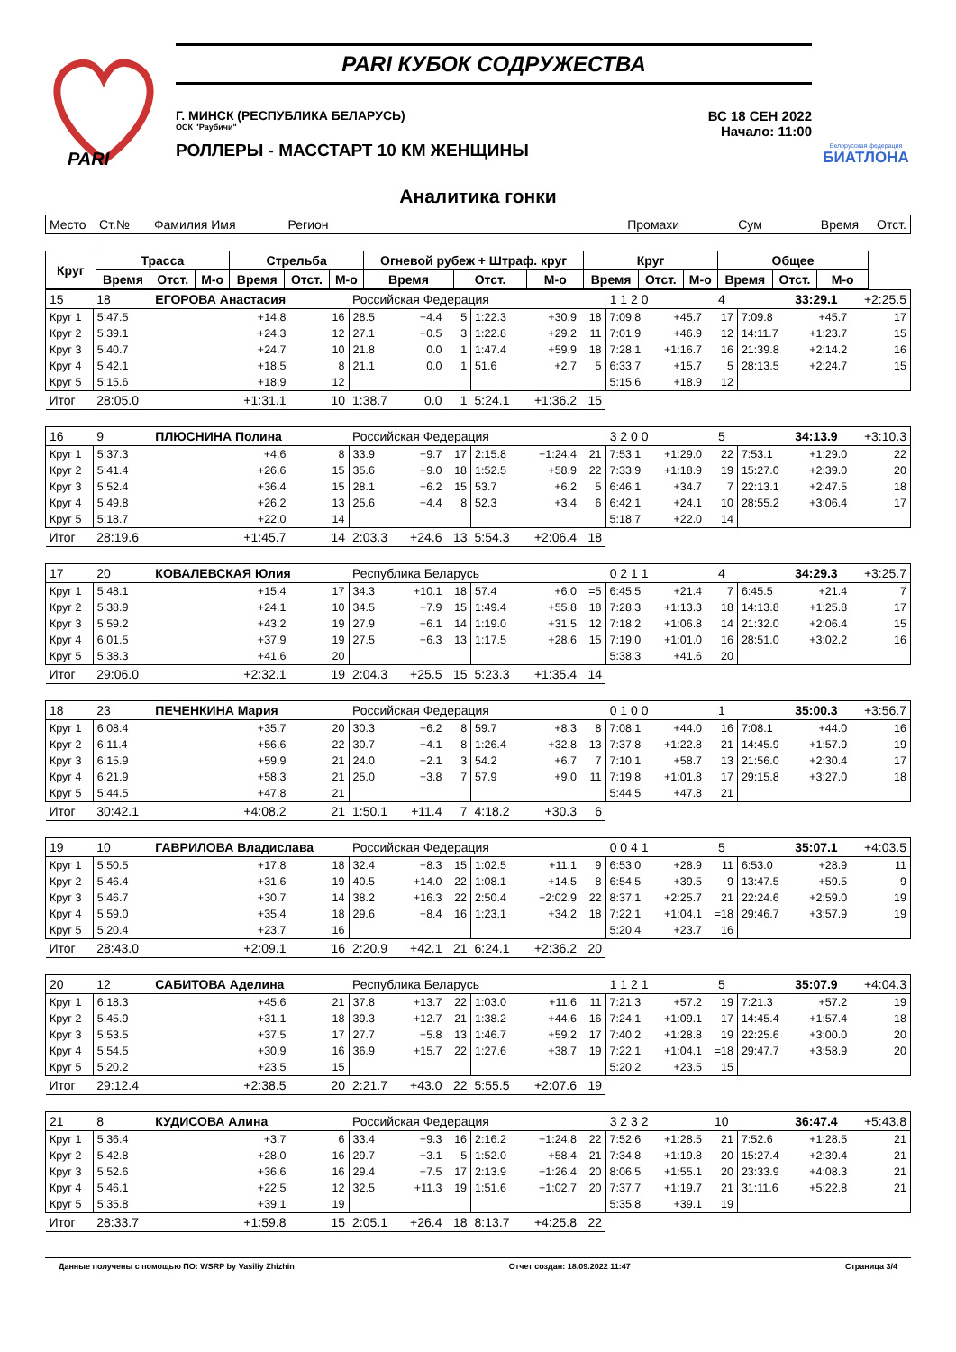PARI
PARI КУБОК СОДРУЖЕСТВА
Г. МИНСК (РЕСПУБЛИКА БЕЛАРУСЬ)
ОСК "Раубичи"
РОЛЛЕРЫ - МАССТАРТ 10 КМ ЖЕНЩИНЫ
ВС 18 СЕН 2022
Начало: 11:00
Белорусская федерация
БИАТЛОНА
Аналитика гонки
| Место | Ст.№ | Фамилия Имя | | | Регион | | | | Промахи | | | Сум | | | Время | Отст. |
| Круг | Трасса | | | Стрельба | | | Огневой рубеж + Штраф. круг | | | Круг | | | Общее | | | |
| | Время | Отст. | М-о | Время | Отст. | М-о | Время | Отст. | М-о | Время | Отст. | М-о | Время | Отст. | М-о | |
| 15 | 18 | ЕГОРОВА Анастасия | | Российская Федерация | | | | 1 1 2 0 | | | 4 | | | 33:29.1 | +2:25.5 |
| Круг 1 | 5:47.5 | +14.8 | 16 | 28.5 | +4.4 | 5 | 1:22.3 | +30.9 | 18 | 7:09.8 | +45.7 | 17 | 7:09.8 | +45.7 | 17 |
| Круг 2 | 5:39.1 | +24.3 | 12 | 27.1 | +0.5 | 3 | 1:22.8 | +29.2 | 11 | 7:01.9 | +46.9 | 12 | 14:11.7 | +1:23.7 | 15 |
| Круг 3 | 5:40.7 | +24.7 | 10 | 21.8 | 0.0 | 1 | 1:47.4 | +59.9 | 18 | 7:28.1 | +1:16.7 | 16 | 21:39.8 | +2:14.2 | 16 |
| Круг 4 | 5:42.1 | +18.5 | 8 | 21.1 | 0.0 | 1 | 51.6 | +2.7 | 5 | 6:33.7 | +15.7 | 5 | 28:13.5 | +2:24.7 | 15 |
| Круг 5 | 5:15.6 | +18.9 | 12 | | | | | | | 5:15.6 | +18.9 | 12 | | | |
| Итог | 28:05.0 | +1:31.1 | 10 | 1:38.7 | 0.0 | 1 | 5:24.1 | +1:36.2 | 15 | | | | | | |
| 16 | 9 | ПЛЮСНИНА Полина | | Российская Федерация | | | | 3 2 0 0 | | | 5 | | | 34:13.9 | +3:10.3 |
| Круг 1 | 5:37.3 | +4.6 | 8 | 33.9 | +9.7 | 17 | 2:15.8 | +1:24.4 | 21 | 7:53.1 | +1:29.0 | 22 | 7:53.1 | +1:29.0 | 22 |
| Круг 2 | 5:41.4 | +26.6 | 15 | 35.6 | +9.0 | 18 | 1:52.5 | +58.9 | 22 | 7:33.9 | +1:18.9 | 19 | 15:27.0 | +2:39.0 | 20 |
| Круг 3 | 5:52.4 | +36.4 | 15 | 28.1 | +6.2 | 15 | 53.7 | +6.2 | 5 | 6:46.1 | +34.7 | 7 | 22:13.1 | +2:47.5 | 18 |
| Круг 4 | 5:49.8 | +26.2 | 13 | 25.6 | +4.4 | 8 | 52.3 | +3.4 | 6 | 6:42.1 | +24.1 | 10 | 28:55.2 | +3:06.4 | 17 |
| Круг 5 | 5:18.7 | +22.0 | 14 | | | | | | | 5:18.7 | +22.0 | 14 | | | |
| Итог | 28:19.6 | +1:45.7 | 14 | 2:03.3 | +24.6 | 13 | 5:54.3 | +2:06.4 | 18 | | | | | | |
| 17 | 20 | КОВАЛЕВСКАЯ Юлия | | Республика Беларусь | | | | 0 2 1 1 | | | 4 | | | 34:29.3 | +3:25.7 |
| Круг 1 | 5:48.1 | +15.4 | 17 | 34.3 | +10.1 | 18 | 57.4 | +6.0 | =5 | 6:45.5 | +21.4 | 7 | 6:45.5 | +21.4 | 7 |
| Круг 2 | 5:38.9 | +24.1 | 10 | 34.5 | +7.9 | 15 | 1:49.4 | +55.8 | 18 | 7:28.3 | +1:13.3 | 18 | 14:13.8 | +1:25.8 | 17 |
| Круг 3 | 5:59.2 | +43.2 | 19 | 27.9 | +6.1 | 14 | 1:19.0 | +31.5 | 12 | 7:18.2 | +1:06.8 | 14 | 21:32.0 | +2:06.4 | 15 |
| Круг 4 | 6:01.5 | +37.9 | 19 | 27.5 | +6.3 | 13 | 1:17.5 | +28.6 | 15 | 7:19.0 | +1:01.0 | 16 | 28:51.0 | +3:02.2 | 16 |
| Круг 5 | 5:38.3 | +41.6 | 20 | | | | | | | 5:38.3 | +41.6 | 20 | | | |
| Итог | 29:06.0 | +2:32.1 | 19 | 2:04.3 | +25.5 | 15 | 5:23.3 | +1:35.4 | 14 | | | | | | |
| 18 | 23 | ПЕЧЕНКИНА Мария | | Российская Федерация | | | | 0 1 0 0 | | | 1 | | | 35:00.3 | +3:56.7 |
| Круг 1 | 6:08.4 | +35.7 | 20 | 30.3 | +6.2 | 8 | 59.7 | +8.3 | 8 | 7:08.1 | +44.0 | 16 | 7:08.1 | +44.0 | 16 |
| Круг 2 | 6:11.4 | +56.6 | 22 | 30.7 | +4.1 | 8 | 1:26.4 | +32.8 | 13 | 7:37.8 | +1:22.8 | 21 | 14:45.9 | +1:57.9 | 19 |
| Круг 3 | 6:15.9 | +59.9 | 21 | 24.0 | +2.1 | 3 | 54.2 | +6.7 | 7 | 7:10.1 | +58.7 | 13 | 21:56.0 | +2:30.4 | 17 |
| Круг 4 | 6:21.9 | +58.3 | 21 | 25.0 | +3.8 | 7 | 57.9 | +9.0 | 11 | 7:19.8 | +1:01.8 | 17 | 29:15.8 | +3:27.0 | 18 |
| Круг 5 | 5:44.5 | +47.8 | 21 | | | | | | | 5:44.5 | +47.8 | 21 | | | |
| Итог | 30:42.1 | +4:08.2 | 21 | 1:50.1 | +11.4 | 7 | 4:18.2 | +30.3 | 6 | | | | | | |
| 19 | 10 | ГАВРИЛОВА Владислава | | Российская Федерация | | | | 0 0 4 1 | | | 5 | | | 35:07.1 | +4:03.5 |
| Круг 1 | 5:50.5 | +17.8 | 18 | 32.4 | +8.3 | 15 | 1:02.5 | +11.1 | 9 | 6:53.0 | +28.9 | 11 | 6:53.0 | +28.9 | 11 |
| Круг 2 | 5:46.4 | +31.6 | 19 | 40.5 | +14.0 | 22 | 1:08.1 | +14.5 | 8 | 6:54.5 | +39.5 | 9 | 13:47.5 | +59.5 | 9 |
| Круг 3 | 5:46.7 | +30.7 | 14 | 38.2 | +16.3 | 22 | 2:50.4 | +2:02.9 | 22 | 8:37.1 | +2:25.7 | 21 | 22:24.6 | +2:59.0 | 19 |
| Круг 4 | 5:59.0 | +35.4 | 18 | 29.6 | +8.4 | 16 | 1:23.1 | +34.2 | 18 | 7:22.1 | +1:04.1 | =18 | 29:46.7 | +3:57.9 | 19 |
| Круг 5 | 5:20.4 | +23.7 | 16 | | | | | | | 5:20.4 | +23.7 | 16 | | | |
| Итог | 28:43.0 | +2:09.1 | 16 | 2:20.9 | +42.1 | 21 | 6:24.1 | +2:36.2 | 20 | | | | | | |
| 20 | 12 | САБИТОВА Аделина | | Республика Беларусь | | | | 1 1 2 1 | | | 5 | | | 35:07.9 | +4:04.3 |
| Круг 1 | 6:18.3 | +45.6 | 21 | 37.8 | +13.7 | 22 | 1:03.0 | +11.6 | 11 | 7:21.3 | +57.2 | 19 | 7:21.3 | +57.2 | 19 |
| Круг 2 | 5:45.9 | +31.1 | 18 | 39.3 | +12.7 | 21 | 1:38.2 | +44.6 | 16 | 7:24.1 | +1:09.1 | 17 | 14:45.4 | +1:57.4 | 18 |
| Круг 3 | 5:53.5 | +37.5 | 17 | 27.7 | +5.8 | 13 | 1:46.7 | +59.2 | 17 | 7:40.2 | +1:28.8 | 19 | 22:25.6 | +3:00.0 | 20 |
| Круг 4 | 5:54.5 | +30.9 | 16 | 36.9 | +15.7 | 22 | 1:27.6 | +38.7 | 19 | 7:22.1 | +1:04.1 | =18 | 29:47.7 | +3:58.9 | 20 |
| Круг 5 | 5:20.2 | +23.5 | 15 | | | | | | | 5:20.2 | +23.5 | 15 | | | |
| Итог | 29:12.4 | +2:38.5 | 20 | 2:21.7 | +43.0 | 22 | 5:55.5 | +2:07.6 | 19 | | | | | | |
| 21 | 8 | КУДИСОВА Алина | | Российская Федерация | | | | 3 2 3 2 | | | 10 | | | 36:47.4 | +5:43.8 |
| Круг 1 | 5:36.4 | +3.7 | 6 | 33.4 | +9.3 | 16 | 2:16.2 | +1:24.8 | 22 | 7:52.6 | +1:28.5 | 21 | 7:52.6 | +1:28.5 | 21 |
| Круг 2 | 5:42.8 | +28.0 | 16 | 29.7 | +3.1 | 5 | 1:52.0 | +58.4 | 21 | 7:34.8 | +1:19.8 | 20 | 15:27.4 | +2:39.4 | 21 |
| Круг 3 | 5:52.6 | +36.6 | 16 | 29.4 | +7.5 | 17 | 2:13.9 | +1:26.4 | 20 | 8:06.5 | +1:55.1 | 20 | 23:33.9 | +4:08.3 | 21 |
| Круг 4 | 5:46.1 | +22.5 | 12 | 32.5 | +11.3 | 19 | 1:51.6 | +1:02.7 | 20 | 7:37.7 | +1:19.7 | 21 | 31:11.6 | +5:22.8 | 21 |
| Круг 5 | 5:35.8 | +39.1 | 19 | | | | | | | 5:35.8 | +39.1 | 19 | | | |
| Итог | 28:33.7 | +1:59.8 | 15 | 2:05.1 | +26.4 | 18 | 8:13.7 | +4:25.8 | 22 | | | | | | |
Данные получены с помощью ПО: WSRP by Vasiliy Zhizhin Отчет создан: 18.09.2022 11:47 Страница 3/4